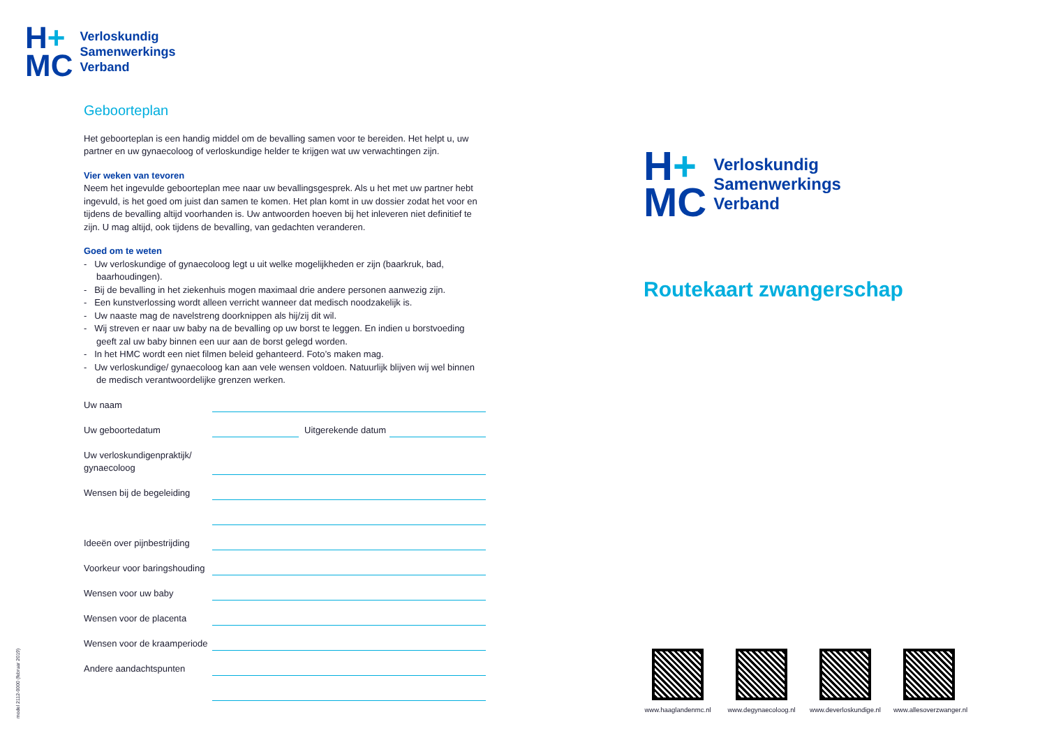H+
MC
Verloskundig
Samenwerkings
Verband
Geboorteplan
Het geboorteplan is een handig middel om de bevalling samen voor te bereiden. Het helpt u, uw partner en uw gynaecoloog of verloskundige helder te krijgen wat uw verwachtingen zijn.
Vier weken van tevoren
Neem het ingevulde geboorteplan mee naar uw bevallingsgesprek. Als u het met uw partner hebt ingevuld, is het goed om juist dan samen te komen. Het plan komt in uw dossier zodat het voor en tijdens de bevalling altijd voorhanden is. Uw antwoorden hoeven bij het inleveren niet definitief te zijn. U mag altijd, ook tijdens de bevalling, van gedachten veranderen.
Goed om te weten
- Uw verloskundige of gynaecoloog legt u uit welke mogelijkheden er zijn (baarkruk, bad, baarhoudingen).
- Bij de bevalling in het ziekenhuis mogen maximaal drie andere personen aanwezig zijn.
- Een kunstverlossing wordt alleen verricht wanneer dat medisch noodzakelijk is.
- Uw naaste mag de navelstreng doorknippen als hij/zij dit wil.
- Wij streven er naar uw baby na de bevalling op uw borst te leggen. En indien u borstvoeding geeft zal uw baby binnen een uur aan de borst gelegd worden.
- In het HMC wordt een niet filmen beleid gehanteerd. Foto’s maken mag.
- Uw verloskundige/ gynaecoloog kan aan vele wensen voldoen. Natuurlijk blijven wij wel binnen de medisch verantwoordelijke grenzen werken.
Uw naam
Uw geboortedatum Uitgerekende datum
Uw verloskundigenpraktijk/
gynaecoloog
Wensen bij de begeleiding
Ideeën over pijnbestrijding
Voorkeur voor baringshouding
Wensen voor uw baby
Wensen voor de placenta
Wensen voor de kraamperiode
Andere aandachtspunten
H+
MC
Verloskundig
Samenwerkings
Verband
Routekaart zwangerschap
www.haaglandenmc.nl
www.degynaecoloog.nl
www.deverloskundige.nl
www.allesoverzwanger.nl
model 2112-0000 (februar 2019)